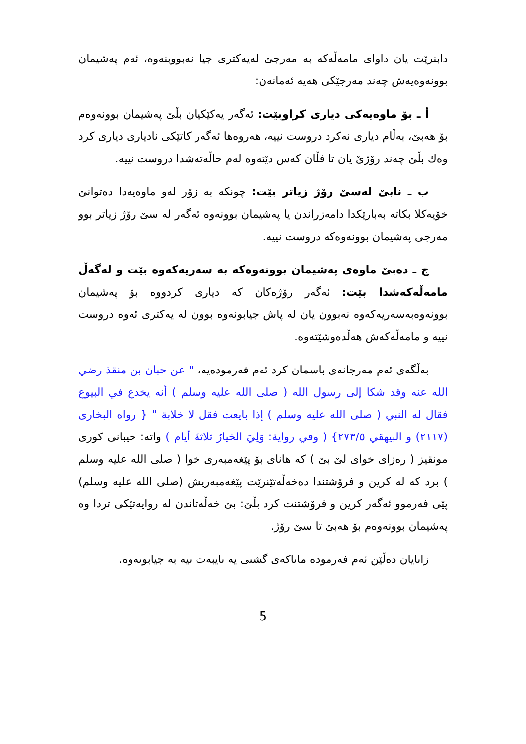دابنرێت یان داوای مامەڵەکە بە مەرجێ لەیەکتری جیا نەبووبنەوە، ئەم پەشیمان بوونەوەیەش چەند مەرجێکی هەیە ئەمانەن:
أ ـ بۆ ماوەیەکی دیاری کراوبێت: ئەگەر یەکێکیان بڵێ پەشیمان بوونەوەم بۆ هەبێ، بەڵام دیاری نەکرد دروست نییە، هەروەها ئەگەر کاتێکی نادیاری دیاری کرد وەك بڵێ چەند رۆژێ یان تا فڵان کەس دێتەوە لەم حاڵەتەشدا دروست نییە.
ب ـ نابێ لەسێ رۆژ زیاتر بێت: چونکە بە زۆر لەو ماوەیەدا دەتوانێ خۆیەکلا بکاتە بەبارێکدا دامەزراندن یا پەشیمان بوونەوە ئەگەر لە سێ رۆژ زیاتر بوو مەرجی پەشیمان بوونەوەکە دروست نییە.
ج ـ دەبێ ماوەی پەشیمان بوونەوەکە بە سەریەکەوە بێت و لەگەڵ مامەڵەکەشدا بێت: ئەگەر رۆژەکان کە دیاری کردووە بۆ پەشیمان بوونەوەبەسەریەکەوە نەبوون یان لە پاش جیابونەوە بوون لە یەکتری ئەوە دروست نییە و مامەڵەکەش هەڵدەوشێتەوە.
بەڵگەی ئەم مەرجانەی باسمان کرد ئەم فەرمودەیە، " عن حبان بن منقذ رضي الله عنه وقد شكا إلى رسول الله ( صلى الله عليه وسلم ) أنه يخدع في البيوع فقال له النبي ( صلى الله عليه وسلم ) إذا بايعت فقل لا خلابة " { رواه البخارى (٢١١٧) و البيهقي ٢٧٣/٥} ( وفي رواية: وَلِيَ الخيارُ ثلاثةَ أيام ) واتە: حیبانی کوری مونقیز ( رەزای خوای لێ بێ ) کە هانای بۆ پێغەمبەری خوا ( صلى الله عليه وسلم ) برد کە لە کرین و فرۆشتندا دەخەڵەتێنرێت پێغەمبەریش (صلى الله عليه وسلم) پێی فەرموو ئەگەر کرین و فرۆشتنت کرد بڵێ: بێ خەڵەتاندن لە روایەتێکی تردا وە پەشیمان بوونەوەم بۆ هەبێ تا سێ رۆژ.
زانایان دەڵێن ئەم فەرمودە ماناکەی گشتی یە تایبەت نیە بە جیابونەوە.
5